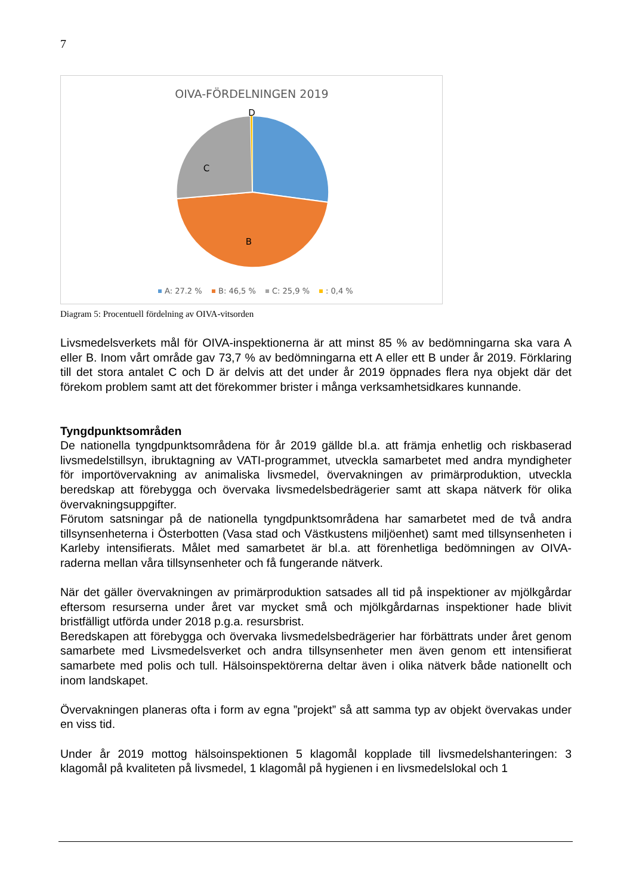7
OIVA-FÖRDELNINGEN 2019
D
C
B
A: 27.2 %
B: 46,5 %
C: 25,9 %
: 0,4 %
Diagram 5: Procentuell fördelning av OIVA-vitsorden
Livsmedelsverkets mål för OIVA-inspektionerna är att minst 85 % av bedömningarna ska vara A eller B. Inom vårt område gav 73,7 % av bedömningarna ett A eller ett B under år 2019. Förklaring till det stora antalet C och D är delvis att det under år 2019 öppnades flera nya objekt där det förekom problem samt att det förekommer brister i många verksamhetsidkares kunnande.
Tyngdpunktsområden
De nationella tyngdpunktsområdena för år 2019 gällde bl.a. att främja enhetlig och riskbaserad livsmedelstillsyn, ibruktagning av VATI-programmet, utveckla samarbetet med andra myndigheter för importövervakning av animaliska livsmedel, övervakningen av primärproduktion, utveckla beredskap att förebygga och övervaka livsmedelsbedrägerier samt att skapa nätverk för olika övervakningsuppgifter.
Förutom satsningar på de nationella tyngdpunktsområdena har samarbetet med de två andra tillsynsenheterna i Österbotten (Vasa stad och Västkustens miljöenhet) samt med tillsynsenheten i Karleby intensifierats. Målet med samarbetet är bl.a. att förenhetliga bedömningen av OIVA-raderna mellan våra tillsynsenheter och få fungerande nätverk.
När det gäller övervakningen av primärproduktion satsades all tid på inspektioner av mjölkgårdar eftersom resurserna under året var mycket små och mjölkgårdarnas inspektioner hade blivit bristfälligt utförda under 2018 p.g.a. resursbrist.
Beredskapen att förebygga och övervaka livsmedelsbedrägerier har förbättrats under året genom samarbete med Livsmedelsverket och andra tillsynsenheter men även genom ett intensifierat samarbete med polis och tull. Hälsoinspektörerna deltar även i olika nätverk både nationellt och inom landskapet.
Övervakningen planeras ofta i form av egna ”projekt” så att samma typ av objekt övervakas under en viss tid.
Under år 2019 mottog hälsoinspektionen 5 klagomål kopplade till livsmedelshanteringen: 3 klagomål på kvaliteten på livsmedel, 1 klagomål på hygienen i en livsmedelslokal och 1